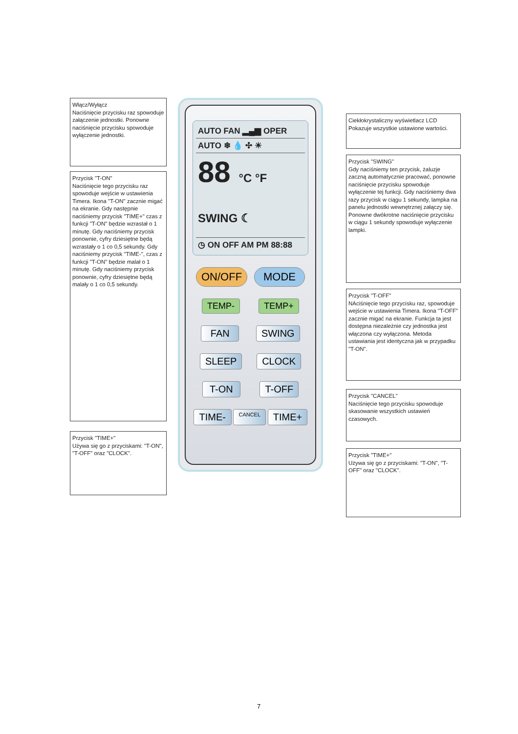Włącz/Wyłącz
Naciśnięcie przycisku raz spowoduje załączenie jednostki. Ponowne naciśnięcie przycisku spowoduje wyłączenie jednostki.
Przycisk "T-ON"
Naciśnięcie tego przycisku raz spowoduje wejście w ustawienia Timera. Ikona "T-ON" zacznie migać na ekranie. Gdy następnie naciśniemy przycisk "TIME+" czas z funkcji "T-ON" będzie wzrastał o 1 minutę. Gdy naciśniemy przycisk ponownie, cyfry dziesiętne będą wzrastały o 1 co 0,5 sekundy. Gdy naciśniemy przycisk "TIME-", czas z funkcji "T-ON" będzie malał o 1 minutę. Gdy naciśniemy przycisk ponownie, cyfry dziesiętne będą malały o 1 co 0,5 sekundy.
Przycisk "TIME+"
Używa się go z przyciskami: "T-ON", "T-OFF" oraz "CLOCK".
AUTO FAN ▂▄▆ OPER
AUTO ❄ 💧 ✣ ☀
88 °C °F SWING ☾
◷ ON OFF AM PM 88:88
ON/OFF MODE
TEMP- TEMP+
FAN SWING
SLEEP CLOCK
T-ON T-OFF
TIME- CANCEL TIME+
Ciekłokrystaliczny wyświetlacz LCD
Pokazuje wszystkie ustawione wartości.
Przycisk "SWING"
Gdy naciśniemy ten przycisk, żaluzje zaczną automatycznie pracować, ponowne naciśnięcie przycisku spowoduje wyłączenie tej funkcji. Gdy naciśniemy dwa razy przycisk w ciągu 1 sekundy, lampka na panelu jednostki wewnętrznej załączy się. Ponowne dwókrotne naciśnięcie przycisku w ciągu 1 sekundy spowoduje wyłączenie lampki.
Przycisk "T-OFF"
NAciśnięcie tego przycisku raz, spowoduje wejście w ustawienia Timera. Ikona "T-OFF" zacznie migać na ekranie. Funkcja ta jest dostępna niezależnie czy jednostka jest włączona czy wyłączona. Metoda ustawiania jest identyczna jak w przypadku "T-ON".
Przycisk "CANCEL"
Naciśnięcie tego przycisku spowoduje skasowanie wszystkich ustawień czasowych.
Przycisk "TIME+"
Używa się go z przyciskami: "T-ON", "T-OFF" oraz "CLOCK".
7